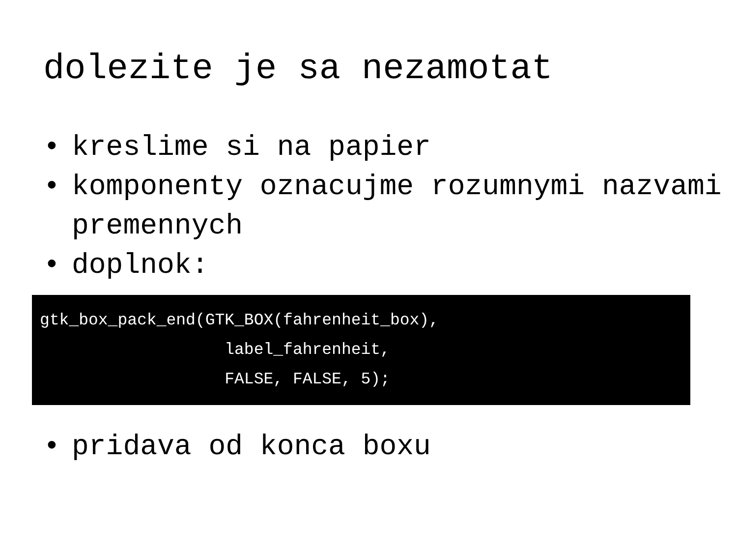dolezite je sa nezamotat
• kreslime si na papier
• komponenty oznacujme rozumnymi nazvami premennych
• doplnok:
gtk_box_pack_end(GTK_BOX(fahrenheit_box), label_fahrenheit, FALSE, FALSE, 5);
• pridava od konca boxu